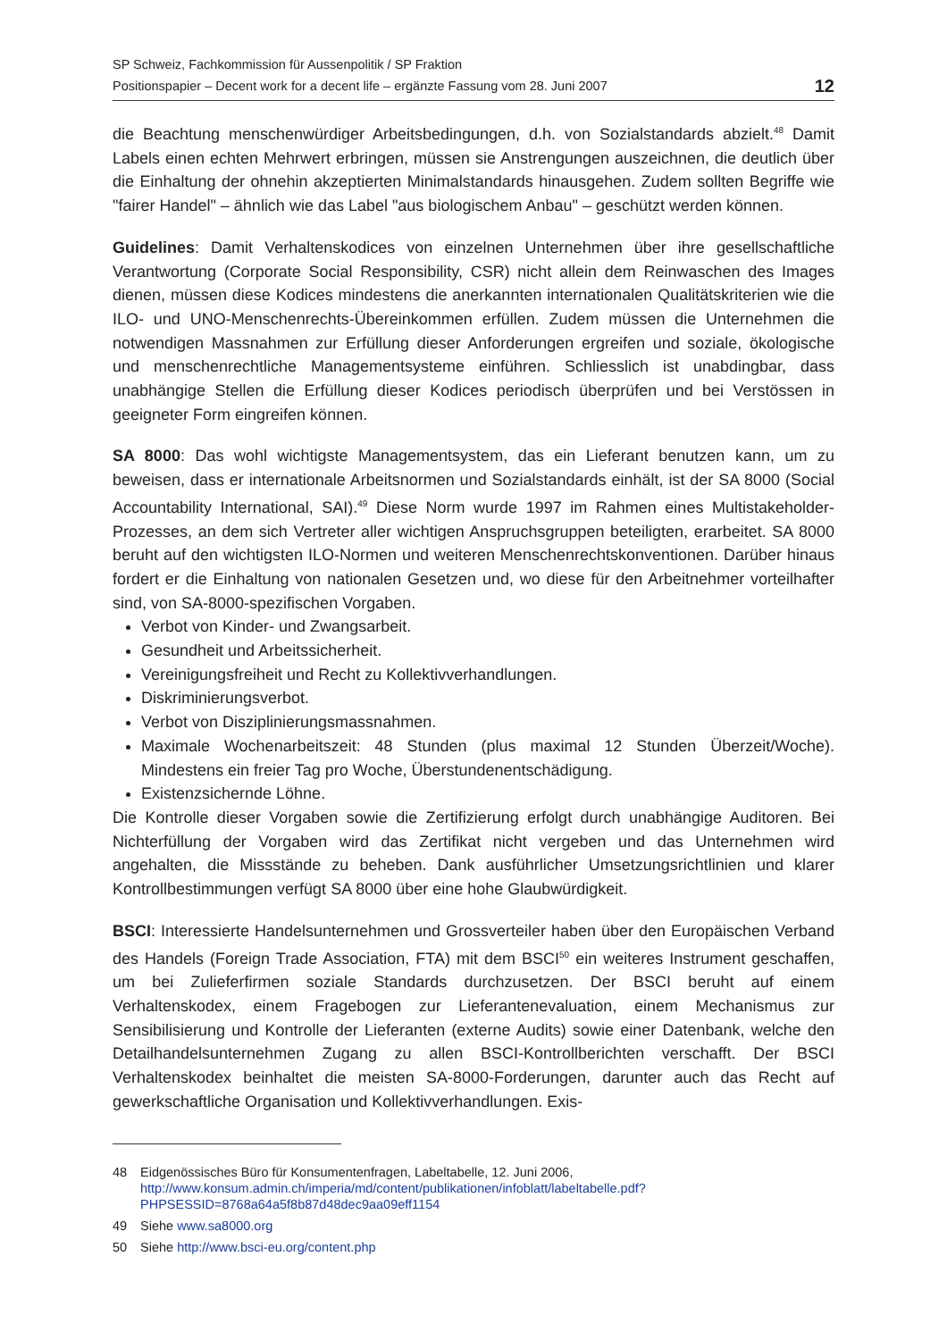SP Schweiz, Fachkommission für Aussenpolitik / SP Fraktion
Positionspapier – Decent work for a decent life – ergänzte Fassung vom 28. Juni 2007
12
die Beachtung menschenwürdiger Arbeitsbedingungen, d.h. von Sozialstandards abzielt.<sup>48</sup> Damit Labels einen echten Mehrwert erbringen, müssen sie Anstrengungen auszeichnen, die deutlich über die Einhaltung der ohnehin akzeptierten Minimalstandards hinausgehen. Zudem sollten Begriffe wie "fairer Handel" – ähnlich wie das Label "aus biologischem Anbau" – geschützt werden können.
Guidelines: Damit Verhaltenskodices von einzelnen Unternehmen über ihre gesellschaftliche Verantwortung (Corporate Social Responsibility, CSR) nicht allein dem Reinwaschen des Images dienen, müssen diese Kodices mindestens die anerkannten internationalen Qualitätskriterien wie die ILO- und UNO-Menschenrechts-Übereinkommen erfüllen. Zudem müssen die Unternehmen die notwendigen Massnahmen zur Erfüllung dieser Anforderungen ergreifen und soziale, ökologische und menschenrechtliche Managementsysteme einführen. Schliesslich ist unabdingbar, dass unabhängige Stellen die Erfüllung dieser Kodices periodisch überprüfen und bei Verstössen in geeigneter Form eingreifen können.
SA 8000: Das wohl wichtigste Managementsystem, das ein Lieferant benutzen kann, um zu beweisen, dass er internationale Arbeitsnormen und Sozialstandards einhält, ist der SA 8000 (Social Accountability International, SAI).<sup>49</sup> Diese Norm wurde 1997 im Rahmen eines Multistakeholder-Prozesses, an dem sich Vertreter aller wichtigen Anspruchsgruppen beteiligten, erarbeitet. SA 8000 beruht auf den wichtigsten ILO-Normen und weiteren Menschenrechtskonventionen. Darüber hinaus fordert er die Einhaltung von nationalen Gesetzen und, wo diese für den Arbeitnehmer vorteilhafter sind, von SA-8000-spezifischen Vorgaben.
Verbot von Kinder- und Zwangsarbeit.
Gesundheit und Arbeitssicherheit.
Vereinigungsfreiheit und Recht zu Kollektivverhandlungen.
Diskriminierungsverbot.
Verbot von Disziplinierungsmassnahmen.
Maximale Wochenarbeitszeit: 48 Stunden (plus maximal 12 Stunden Überzeit/Woche). Mindestens ein freier Tag pro Woche, Überstundenentschädigung.
Existenzsichernde Löhne.
Die Kontrolle dieser Vorgaben sowie die Zertifizierung erfolgt durch unabhängige Auditoren. Bei Nichterfüllung der Vorgaben wird das Zertifikat nicht vergeben und das Unternehmen wird angehalten, die Missstände zu beheben. Dank ausführlicher Umsetzungsrichtlinien und klarer Kontrollbestimmungen verfügt SA 8000 über eine hohe Glaubwürdigkeit.
BSCI: Interessierte Handelsunternehmen und Grossverteiler haben über den Europäischen Verband des Handels (Foreign Trade Association, FTA) mit dem BSCI<sup>50</sup> ein weiteres Instrument geschaffen, um bei Zulieferfirmen soziale Standards durchzusetzen. Der BSCI beruht auf einem Verhaltenskodex, einem Fragebogen zur Lieferantenevaluation, einem Mechanismus zur Sensibilisierung und Kontrolle der Lieferanten (externe Audits) sowie einer Datenbank, welche den Detailhandelsunternehmen Zugang zu allen BSCI-Kontrollberichten verschafft. Der BSCI Verhaltenskodex beinhaltet die meisten SA-8000-Forderungen, darunter auch das Recht auf gewerkschaftliche Organisation und Kollektivverhandlungen. Exis-
48 Eidgenössisches Büro für Konsumentenfragen, Labeltabelle, 12. Juni 2006,
http://www.konsum.admin.ch/imperia/md/content/publikationen/infoblatt/labeltabelle.pdf?PHPSESSID=8768a64a5f8b87d48dec9aa09eff1154
49 Siehe www.sa8000.org
50 Siehe http://www.bsci-eu.org/content.php